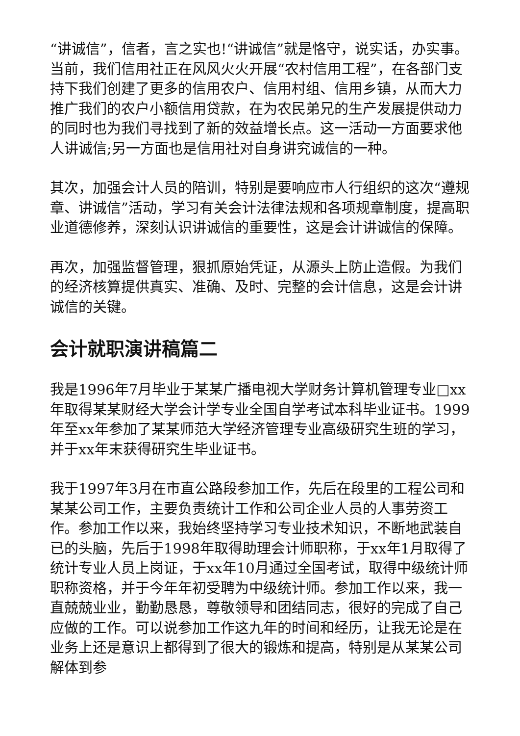“讲诚信”，信者，言之实也!“讲诚信”就是恪守，说实话，办实事。当前，我们信用社正在风风火火开展“农村信用工程”，在各部门支持下我们创建了更多的信用农户、信用村组、信用乡镇，从而大力推广我们的农户小额信用贷款，在为农民弟兄的生产发展提供动力的同时也为我们寻找到了新的效益增长点。这一活动一方面要求他人讲诚信;另一方面也是信用社对自身讲究诚信的一种。
其次，加强会计人员的陪训，特别是要响应市人行组织的这次“遵规章、讲诚信”活动，学习有关会计法律法规和各项规章制度，提高职业道德修养，深刻认识讲诚信的重要性，这是会计讲诚信的保障。
再次，加强监督管理，狠抓原始凭证，从源头上防止造假。为我们的经济核算提供真实、准确、及时、完整的会计信息，这是会计讲诚信的关键。
会计就职演讲稿篇二
我是1996年7月毕业于某某广播电视大学财务计算机管理专业□xx年取得某某财经大学会计学专业全国自学考试本科毕业证书。1999年至xx年参加了某某师范大学经济管理专业高级研究生班的学习，并于xx年末获得研究生毕业证书。
我于1997年3月在市直公路段参加工作，先后在段里的工程公司和某某公司工作，主要负责统计工作和公司企业人员的人事劳资工作。参加工作以来，我始终坚持学习专业技术知识，不断地武装自已的头脑，先后于1998年取得助理会计师职称，于xx年1月取得了统计专业人员上岗证，于xx年10月通过全国考试，取得中级统计师职称资格，并于今年年初受聘为中级统计师。参加工作以来，我一直兢兢业业，勤勤恳恳，尊敬领导和团结同志，很好的完成了自己应做的工作。可以说参加工作这九年的时间和经历，让我无论是在业务上还是意识上都得到了很大的锻炼和提高，特别是从某某公司解体到参